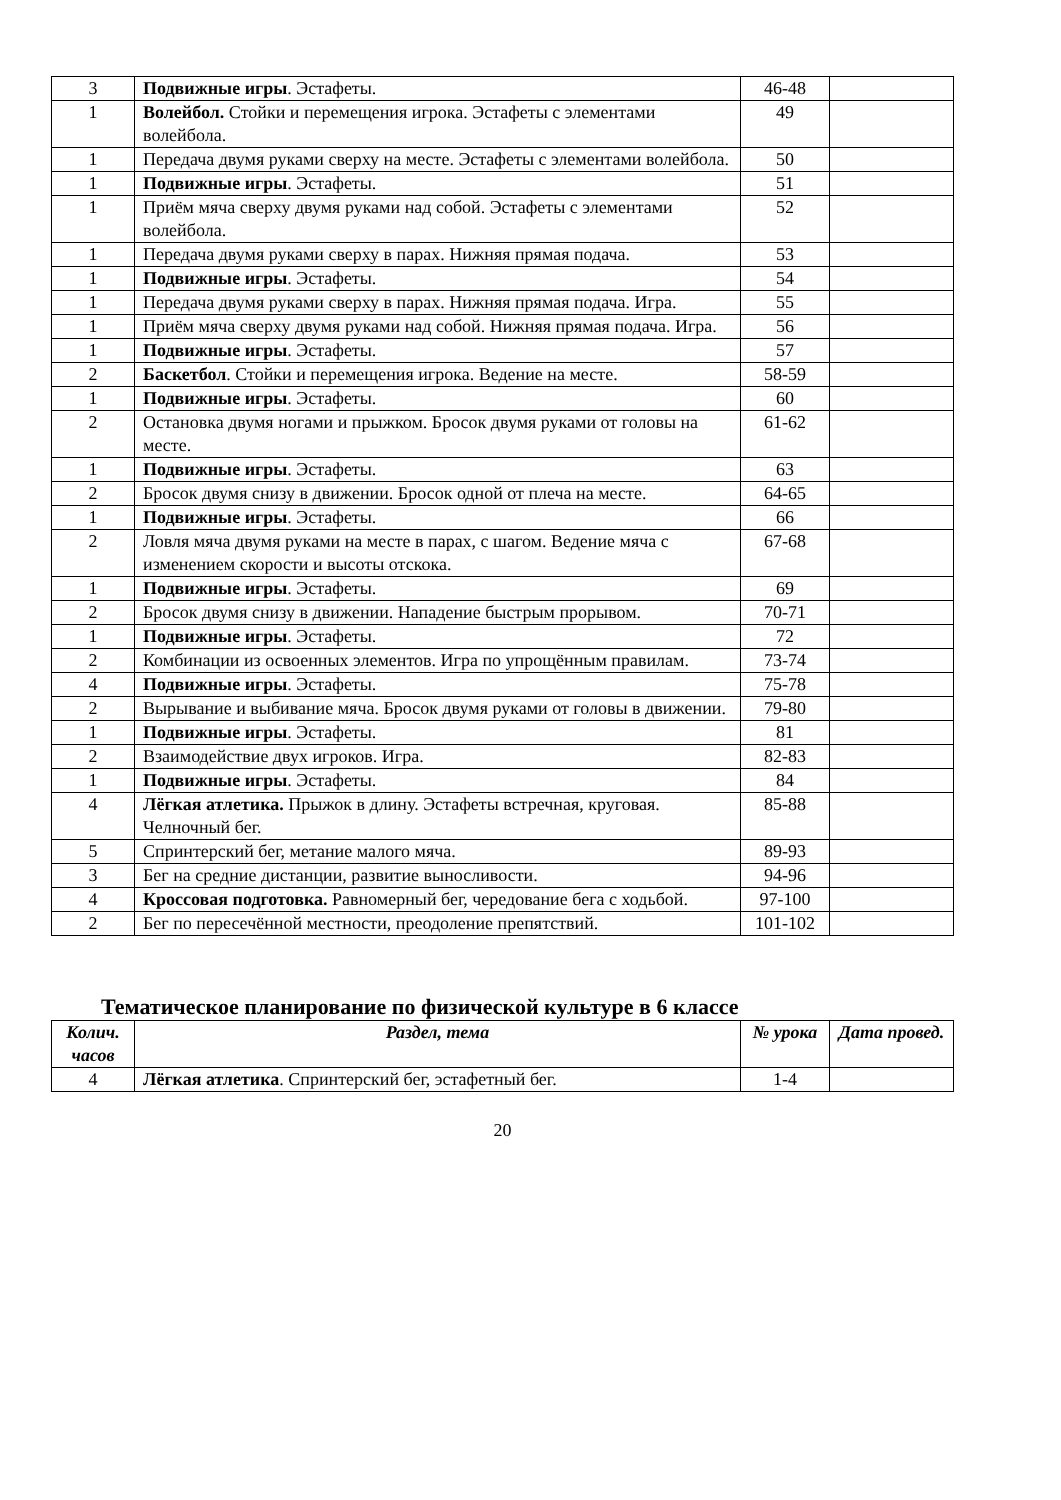| 3 | Подвижные игры . Эстафеты. | 46-48 | |
| 1 | Волейбол. Стойки и перемещения игрока. Эстафеты с элементами волейбола. | 49 | |
| 1 | Передача двумя руками сверху на месте. Эстафеты с элементами волейбола. | 50 | |
| 1 | Подвижные игры . Эстафеты. | 51 | |
| 1 | Приём мяча сверху двумя руками над собой. Эстафеты с элементами волейбола. | 52 | |
| 1 | Передача двумя руками сверху в парах. Нижняя прямая подача. | 53 | |
| 1 | Подвижные игры . Эстафеты. | 54 | |
| 1 | Передача двумя руками сверху в парах. Нижняя прямая подача. Игра. | 55 | |
| 1 | Приём мяча сверху двумя руками над собой. Нижняя прямая подача. Игра. | 56 | |
| 1 | Подвижные игры . Эстафеты. | 57 | |
| 2 | Баскетбол . Стойки и перемещения игрока. Ведение на месте. | 58-59 | |
| 1 | Подвижные игры . Эстафеты. | 60 | |
| 2 | Остановка двумя ногами и прыжком. Бросок двумя руками от головы на месте. | 61-62 | |
| 1 | Подвижные игры . Эстафеты. | 63 | |
| 2 | Бросок двумя снизу в движении. Бросок одной от плеча на месте. | 64-65 | |
| 1 | Подвижные игры . Эстафеты. | 66 | |
| 2 | Ловля мяча двумя руками на месте в парах, с шагом. Ведение мяча с изменением скорости и высоты отскока. | 67-68 | |
| 1 | Подвижные игры . Эстафеты. | 69 | |
| 2 | Бросок двумя снизу в движении. Нападение быстрым прорывом. | 70-71 | |
| 1 | Подвижные игры . Эстафеты. | 72 | |
| 2 | Комбинации из освоенных элементов. Игра по упрощённым правилам. | 73-74 | |
| 4 | Подвижные игры . Эстафеты. | 75-78 | |
| 2 | Вырывание и выбивание мяча. Бросок двумя руками от головы в движении. | 79-80 | |
| 1 | Подвижные игры . Эстафеты. | 81 | |
| 2 | Взаимодействие двух игроков. Игра. | 82-83 | |
| 1 | Подвижные игры . Эстафеты. | 84 | |
| 4 | Лёгкая атлетика. Прыжок в длину. Эстафеты встречная, круговая. Челночный бег. | 85-88 | |
| 5 | Спринтерский бег, метание малого мяча. | 89-93 | |
| 3 | Бег на средние дистанции, развитие выносливости. | 94-96 | |
| 4 | Кроссовая подготовка. Равномерный бег, чередование бега с ходьбой. | 97-100 | |
| 2 | Бег по пересечённой местности, преодоление препятствий. | 101-102 | |
Тематическое планирование по физической культуре в 6 классе
| Колич. часов | Раздел, тема | № урока | Дата провед. |
| --- | --- | --- | --- |
| 4 | Лёгкая атлетика . Спринтерский бег, эстафетный бег. | 1-4 | |
20